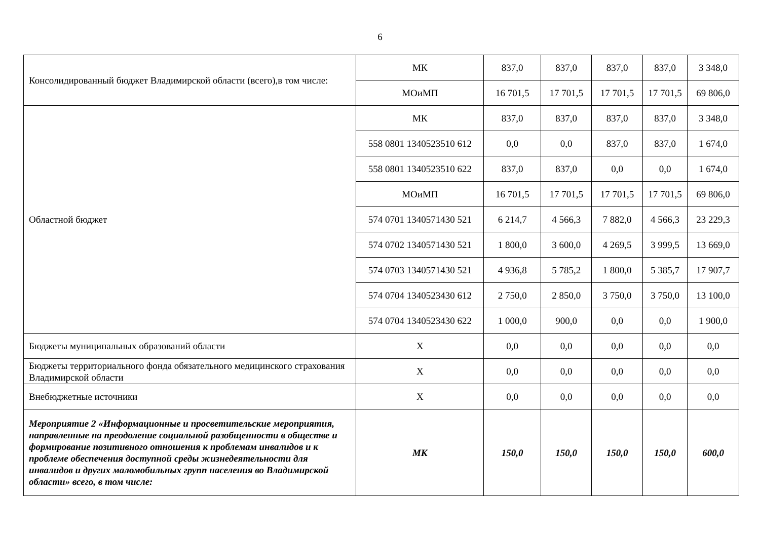6
| Консолидированный бюджет Владимирской области (всего),в том числе: | МК | 837,0 | 837,0 | 837,0 | 837,0 | 3 348,0 |
| | МОиМП | 16 701,5 | 17 701,5 | 17 701,5 | 17 701,5 | 69 806,0 |
| Областной бюджет | МК | 837,0 | 837,0 | 837,0 | 837,0 | 3 348,0 |
| | 558 0801 1340523510 612 | 0,0 | 0,0 | 837,0 | 837,0 | 1 674,0 |
| | 558 0801 1340523510 622 | 837,0 | 837,0 | 0,0 | 0,0 | 1 674,0 |
| | МОиМП | 16 701,5 | 17 701,5 | 17 701,5 | 17 701,5 | 69 806,0 |
| | 574 0701 1340571430 521 | 6 214,7 | 4 566,3 | 7 882,0 | 4 566,3 | 23 229,3 |
| | 574 0702 1340571430 521 | 1 800,0 | 3 600,0 | 4 269,5 | 3 999,5 | 13 669,0 |
| | 574 0703 1340571430 521 | 4 936,8 | 5 785,2 | 1 800,0 | 5 385,7 | 17 907,7 |
| | 574 0704 1340523430 612 | 2 750,0 | 2 850,0 | 3 750,0 | 3 750,0 | 13 100,0 |
| | 574 0704 1340523430 622 | 1 000,0 | 900,0 | 0,0 | 0,0 | 1 900,0 |
| Бюджеты муниципальных образований области | Х | 0,0 | 0,0 | 0,0 | 0,0 | 0,0 |
| Бюджеты территориального фонда обязательного медицинского страхования Владимирской области | Х | 0,0 | 0,0 | 0,0 | 0,0 | 0,0 |
| Внебюджетные источники | Х | 0,0 | 0,0 | 0,0 | 0,0 | 0,0 |
| Мероприятие 2 «Информационные и просветительские мероприятия, направленные на преодоление социальной разобщенности в обществе и формирование позитивного отношения к проблемам инвалидов и к проблеме обеспечения доступной среды жизнедеятельности для инвалидов и других маломобильных групп населения во Владимирской области» всего, в том числе: | МК | 150,0 | 150,0 | 150,0 | 150,0 | 600,0 |